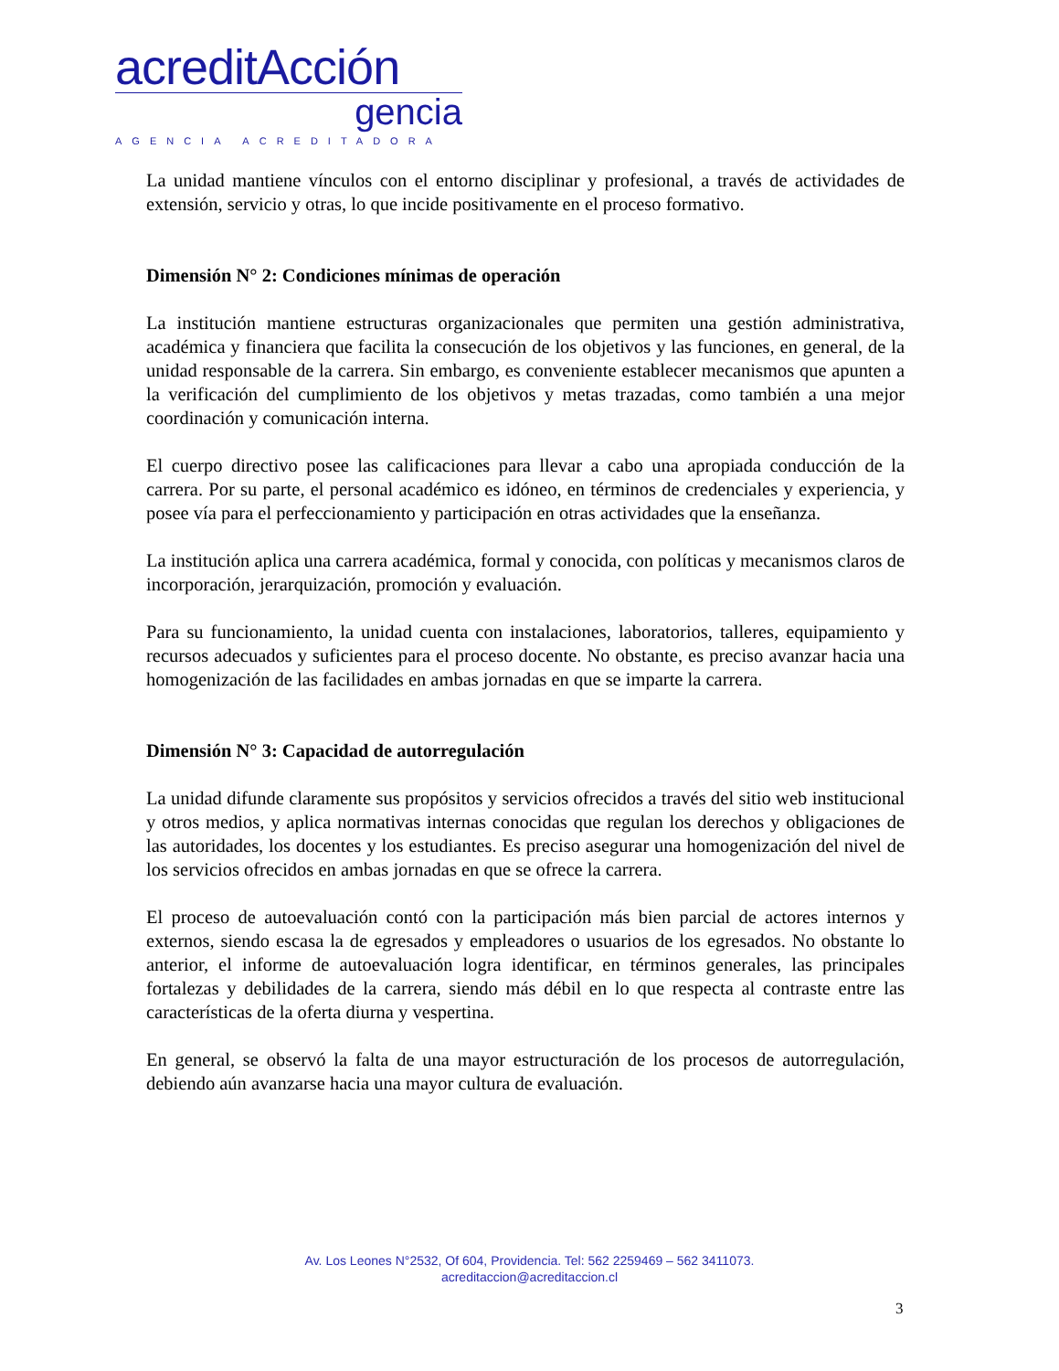acreditAcción
gencia
AGENCIA ACREDITADORA
La unidad mantiene vínculos con el entorno disciplinar y profesional, a través de actividades de extensión, servicio y otras, lo que incide positivamente en el proceso formativo.
Dimensión N° 2: Condiciones mínimas de operación
La institución mantiene estructuras organizacionales que permiten una gestión administrativa, académica y financiera que facilita la consecución de los objetivos y las funciones, en general, de la unidad responsable de la carrera. Sin embargo, es conveniente establecer mecanismos que apunten a la verificación del cumplimiento de los objetivos y metas trazadas, como también a una mejor coordinación y comunicación interna.
El cuerpo directivo posee las calificaciones para llevar a cabo una apropiada conducción de la carrera. Por su parte, el personal académico es idóneo, en términos de credenciales y experiencia, y posee vía para el perfeccionamiento y participación en otras actividades que la enseñanza.
La institución aplica una carrera académica, formal y conocida, con políticas y mecanismos claros de incorporación, jerarquización, promoción y evaluación.
Para su funcionamiento, la unidad cuenta con instalaciones, laboratorios, talleres, equipamiento y recursos adecuados y suficientes para el proceso docente. No obstante, es preciso avanzar hacia una homogenización de las facilidades en ambas jornadas en que se imparte la carrera.
Dimensión N° 3: Capacidad de autorregulación
La unidad difunde claramente sus propósitos y servicios ofrecidos a través del sitio web institucional y otros medios, y aplica normativas internas conocidas que regulan los derechos y obligaciones de las autoridades, los docentes y los estudiantes. Es preciso asegurar una homogenización del nivel de los servicios ofrecidos en ambas jornadas en que se ofrece la carrera.
El proceso de autoevaluación contó con la participación más bien parcial de actores internos y externos, siendo escasa la de egresados y empleadores o usuarios de los egresados. No obstante lo anterior, el informe de autoevaluación logra identificar, en términos generales, las principales fortalezas y debilidades de la carrera, siendo más débil en lo que respecta al contraste entre las características de la oferta diurna y vespertina.
En general, se observó la falta de una mayor estructuración de los procesos de autorregulación, debiendo aún avanzarse hacia una mayor cultura de evaluación.
Av. Los Leones N°2532, Of 604, Providencia. Tel: 562 2259469 – 562 3411073.
acreditaccion@acreditaccion.cl
3